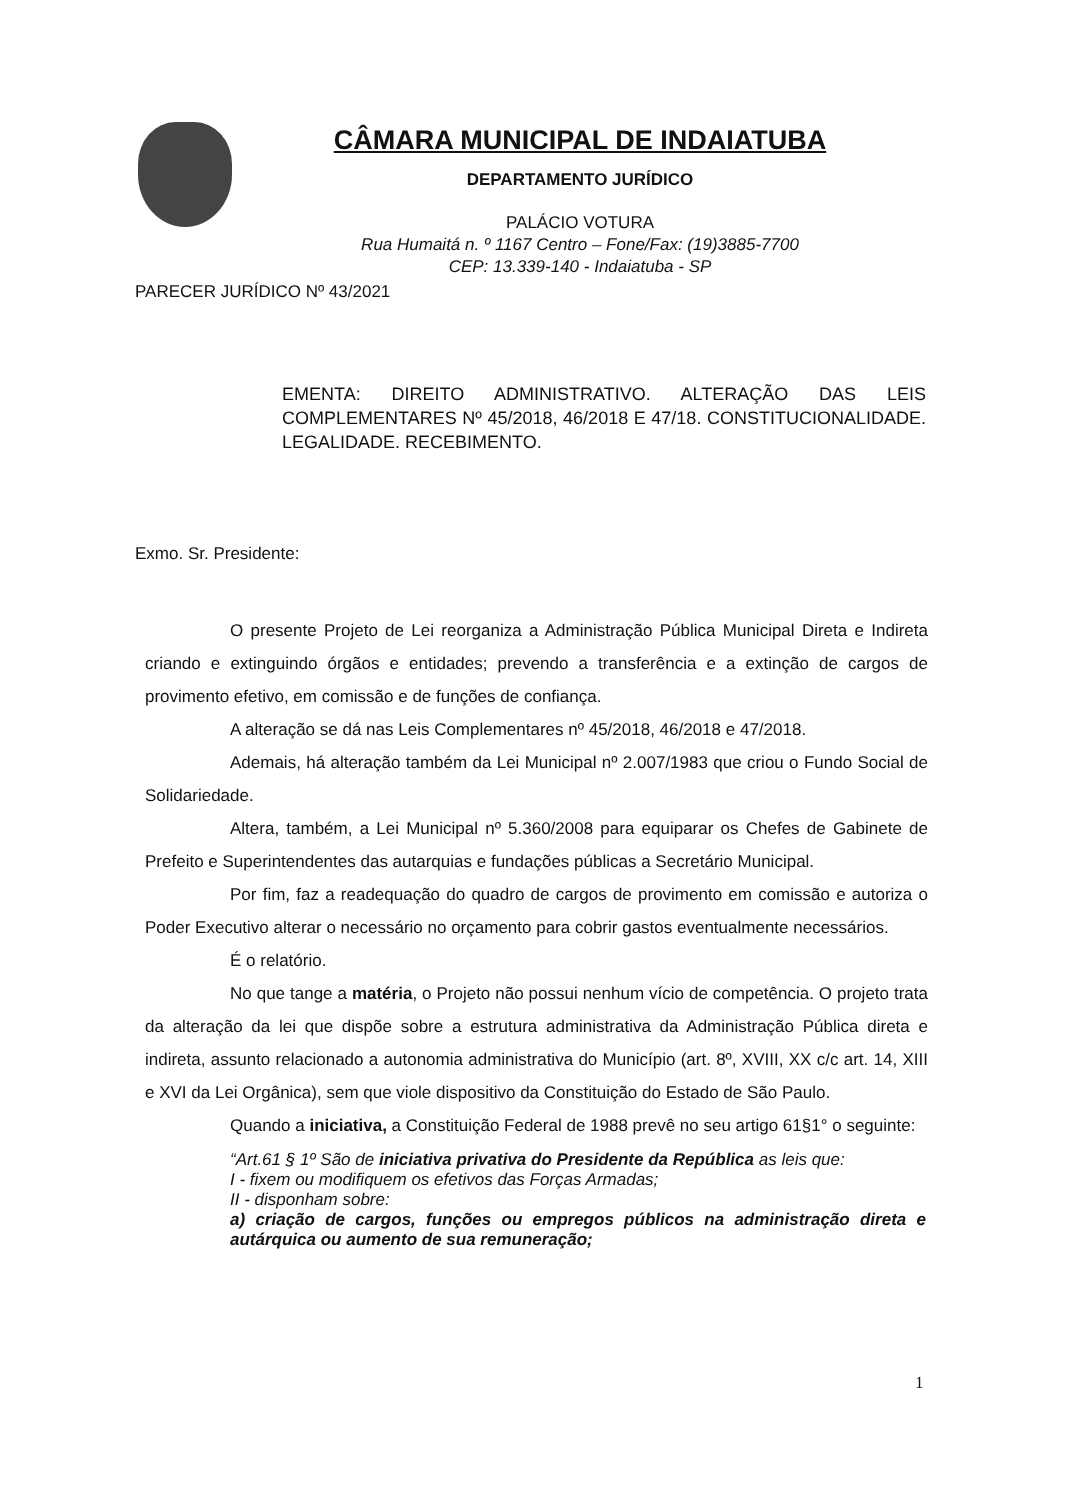CÂMARA MUNICIPAL DE INDAIATUBA
DEPARTAMENTO JURÍDICO
PALÁCIO VOTURA
Rua Humaitá n. º 1167 Centro – Fone/Fax: (19)3885-7700
CEP: 13.339-140 - Indaiatuba - SP
PARECER JURÍDICO Nº 43/2021
EMENTA: DIREITO ADMINISTRATIVO. ALTERAÇÃO DAS LEIS COMPLEMENTARES Nº 45/2018, 46/2018 E 47/18. CONSTITUCIONALIDADE. LEGALIDADE. RECEBIMENTO.
Exmo. Sr. Presidente:
O presente Projeto de Lei reorganiza a Administração Pública Municipal Direta e Indireta criando e extinguindo órgãos e entidades; prevendo a transferência e a extinção de cargos de provimento efetivo, em comissão e de funções de confiança.
A alteração se dá nas Leis Complementares nº 45/2018, 46/2018 e 47/2018.
Ademais, há alteração também da Lei Municipal nº 2.007/1983 que criou o Fundo Social de Solidariedade.
Altera, também, a Lei Municipal nº 5.360/2008 para equiparar os Chefes de Gabinete de Prefeito e Superintendentes das autarquias e fundações públicas a Secretário Municipal.
Por fim, faz a readequação do quadro de cargos de provimento em comissão e autoriza o Poder Executivo alterar o necessário no orçamento para cobrir gastos eventualmente necessários.
É o relatório.
No que tange a matéria, o Projeto não possui nenhum vício de competência. O projeto trata da alteração da lei que dispõe sobre a estrutura administrativa da Administração Pública direta e indireta, assunto relacionado a autonomia administrativa do Município (art. 8º, XVIII, XX c/c art. 14, XIII e XVI da Lei Orgânica), sem que viole dispositivo da Constituição do Estado de São Paulo.
Quando a iniciativa, a Constituição Federal de 1988 prevê no seu artigo 61§1° o seguinte:
“Art.61 § 1º São de iniciativa privativa do Presidente da República as leis que:
I - fixem ou modifiquem os efetivos das Forças Armadas;
II - disponham sobre:
a) criação de cargos, funções ou empregos públicos na administração direta e autárquica ou aumento de sua remuneração;
1